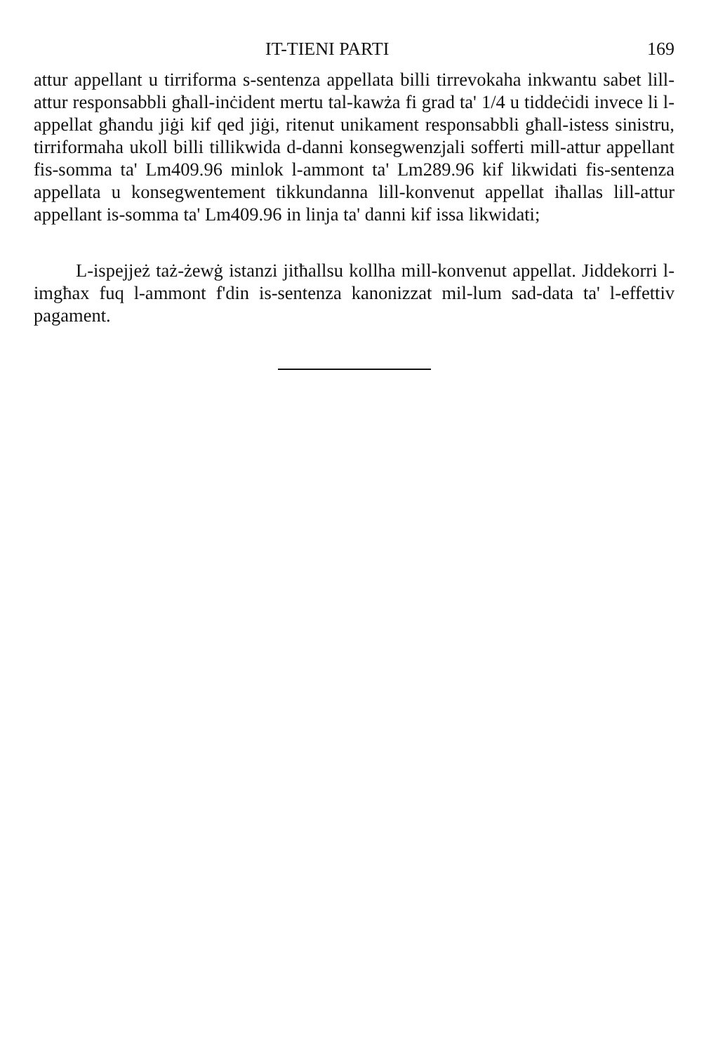IT-TIENI PARTI 169
attur appellant u tirriforma s-sentenza appellata billi tirrevokaha inkwantu sabet lill-attur responsabbli għall-inċident mertu tal-kawża fi grad ta' 1/4 u tiddeċidi invece li l-appellat għandu jiġi kif qed jiġi, ritenut unikament responsabbli għall-istess sinistru, tirriformaha ukoll billi tillikwida d-danni konsegwenzjali sofferti mill-attur appellant fis-somma ta' Lm409.96 minlok l-ammont ta' Lm289.96 kif likwidati fis-sentenza appellata u konsegwentement tikkundanna lill-konvenut appellat iħallas lill-attur appellant is-somma ta' Lm409.96 in linja ta' danni kif issa likwidati;
L-ispejjeż taż-żewġ istanzi jitħallsu kollha mill-konvenut appellat. Jiddekorri l-imgħax fuq l-ammont f'din is-sentenza kanonizzat mil-lum sad-data ta' l-effettiv pagament.